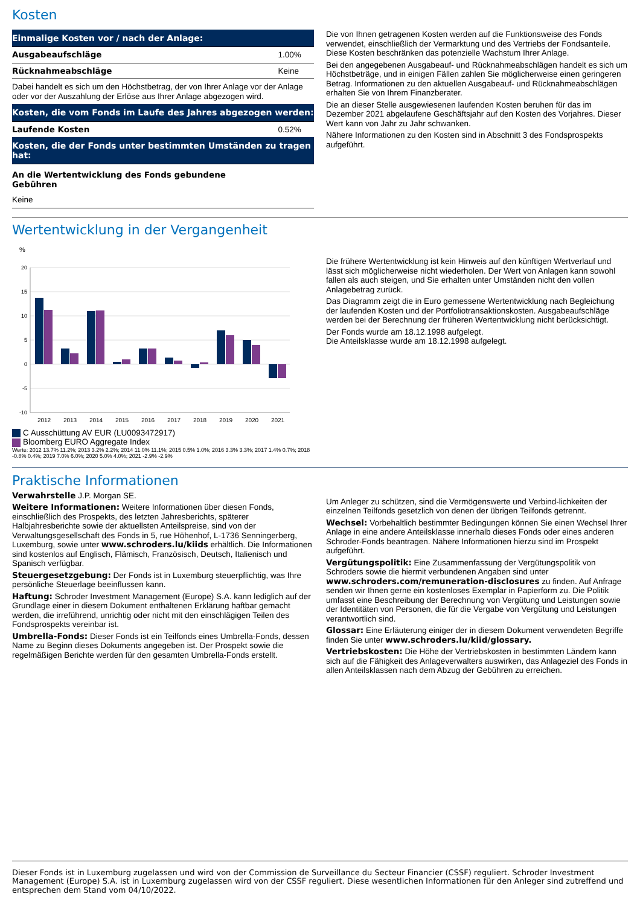Kosten
| Einmalige Kosten vor / nach der Anlage: | |
| Ausgabeaufschläge | 1.00% |
| Rücknahmeabschläge | Keine |
| Dabei handelt es sich um den Höchstbetrag, der von Ihrer Anlage vor der Anlage oder vor der Auszahlung der Erlöse aus Ihrer Anlage abgezogen wird. | |
| Kosten, die vom Fonds im Laufe des Jahres abgezogen werden: | |
| Laufende Kosten | 0.52% |
| Kosten, die der Fonds unter bestimmten Umständen zu tragen hat: | |
| An die Wertentwicklung des Fonds gebundene Gebühren | |
| Keine | |
Die von Ihnen getragenen Kosten werden auf die Funktionsweise des Fonds verwendet, einschließlich der Vermarktung und des Vertriebs der Fondsanteile. Diese Kosten beschränken das potenzielle Wachstum Ihrer Anlage.
Bei den angegebenen Ausgabeauf- und Rücknahmeabschlägen handelt es sich um Höchstbeträge, und in einigen Fällen zahlen Sie möglicherweise einen geringeren Betrag. Informationen zu den aktuellen Ausgabeauf- und Rücknahmeabschlägen erhalten Sie von Ihrem Finanzberater.
Die an dieser Stelle ausgewiesenen laufenden Kosten beruhen für das im Dezember 2021 abgelaufene Geschäftsjahr auf den Kosten des Vorjahres. Dieser Wert kann von Jahr zu Jahr schwanken.
Nähere Informationen zu den Kosten sind in Abschnitt 3 des Fondsprospekts aufgeführt.
Wertentwicklung in der Vergangenheit
%
20
15
10
5
0
-5
-10
2012
2013
2014
2015
2016
2017
2018
2019
2020
2021
C Ausschüttung AV EUR (LU0093472917)
Bloomberg EURO Aggregate Index
Werte: 2012 13.7% 11.2%; 2013 3.2% 2.2%; 2014 11.0% 11.1%; 2015 0.5% 1.0%; 2016 3.3% 3.3%; 2017 1.4% 0.7%; 2018 -0.8% 0.4%; 2019 7.0% 6.0%; 2020 5.0% 4.0%; 2021 -2.9% -2.9%
Die frühere Wertentwicklung ist kein Hinweis auf den künftigen Wertverlauf und lässt sich möglicherweise nicht wiederholen. Der Wert von Anlagen kann sowohl fallen als auch steigen, und Sie erhalten unter Umständen nicht den vollen Anlagebetrag zurück.
Das Diagramm zeigt die in Euro gemessene Wertentwicklung nach Begleichung der laufenden Kosten und der Portfoliotransaktionskosten. Ausgabeaufschläge werden bei der Berechnung der früheren Wertentwicklung nicht berücksichtigt.
Der Fonds wurde am 18.12.1998 aufgelegt.
Die Anteilsklasse wurde am 18.12.1998 aufgelegt.
Praktische Informationen
Verwahrstelle J.P. Morgan SE.
Weitere Informationen: Weitere Informationen über diesen Fonds, einschließlich des Prospekts, des letzten Jahresberichts, späterer Halbjahresberichte sowie der aktuellsten Anteilspreise, sind von der Verwaltungsgesellschaft des Fonds in 5, rue Höhenhof, L-1736 Senningerberg, Luxemburg, sowie unter www.schroders.lu/kiids erhältlich. Die Informationen sind kostenlos auf Englisch, Flämisch, Französisch, Deutsch, Italienisch und Spanisch verfügbar.
Steuergesetzgebung: Der Fonds ist in Luxemburg steuerpflichtig, was Ihre persönliche Steuerlage beeinflussen kann.
Haftung: Schroder Investment Management (Europe) S.A. kann lediglich auf der Grundlage einer in diesem Dokument enthaltenen Erklärung haftbar gemacht werden, die irreführend, unrichtig oder nicht mit den einschlägigen Teilen des Fondsprospekts vereinbar ist.
Umbrella-Fonds: Dieser Fonds ist ein Teilfonds eines Umbrella-Fonds, dessen Name zu Beginn dieses Dokuments angegeben ist. Der Prospekt sowie die regelmäßigen Berichte werden für den gesamten Umbrella-Fonds erstellt.
Um Anleger zu schützen, sind die Vermögenswerte und Verbind-lichkeiten der einzelnen Teilfonds gesetzlich von denen der übrigen Teilfonds getrennt.
Wechsel: Vorbehaltlich bestimmter Bedingungen können Sie einen Wechsel Ihrer Anlage in eine andere Anteilsklasse innerhalb dieses Fonds oder eines anderen Schroder-Fonds beantragen. Nähere Informationen hierzu sind im Prospekt aufgeführt.
Vergütungspolitik: Eine Zusammenfassung der Vergütungspolitik von Schroders sowie die hiermit verbundenen Angaben sind unter www.schroders.com/remuneration-disclosures zu finden. Auf Anfrage senden wir Ihnen gerne ein kostenloses Exemplar in Papierform zu. Die Politik umfasst eine Beschreibung der Berechnung von Vergütung und Leistungen sowie der Identitäten von Personen, die für die Vergabe von Vergütung und Leistungen verantwortlich sind.
Glossar: Eine Erläuterung einiger der in diesem Dokument verwendeten Begriffe finden Sie unter www.schroders.lu/kiid/glossary.
Vertriebskosten: Die Höhe der Vertriebskosten in bestimmten Ländern kann sich auf die Fähigkeit des Anlageverwalters auswirken, das Anlageziel des Fonds in allen Anteilsklassen nach dem Abzug der Gebühren zu erreichen.
Dieser Fonds ist in Luxemburg zugelassen und wird von der Commission de Surveillance du Secteur Financier (CSSF) reguliert. Schroder Investment Management (Europe) S.A. ist in Luxemburg zugelassen wird von der CSSF reguliert. Diese wesentlichen Informationen für den Anleger sind zutreffend und entsprechen dem Stand vom 04/10/2022.